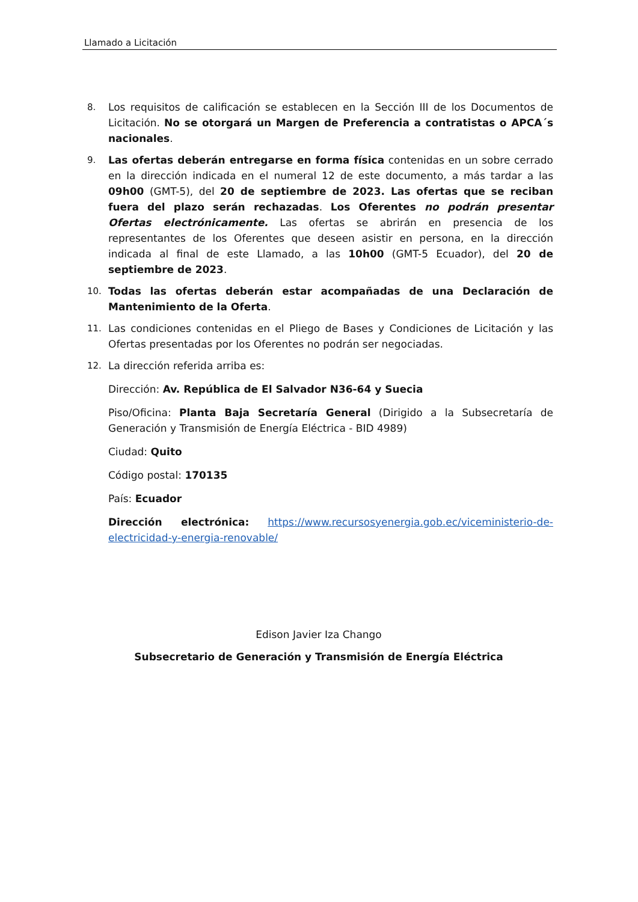Llamado a Licitación
8. Los requisitos de calificación se establecen en la Sección III de los Documentos de Licitación. No se otorgará un Margen de Preferencia a contratistas o APCA´s nacionales.
9. Las ofertas deberán entregarse en forma física contenidas en un sobre cerrado en la dirección indicada en el numeral 12 de este documento, a más tardar a las 09h00 (GMT-5), del 20 de septiembre de 2023. Las ofertas que se reciban fuera del plazo serán rechazadas. Los Oferentes no podrán presentar Ofertas electrónicamente. Las ofertas se abrirán en presencia de los representantes de los Oferentes que deseen asistir en persona, en la dirección indicada al final de este Llamado, a las 10h00 (GMT-5 Ecuador), del 20 de septiembre de 2023.
10. Todas las ofertas deberán estar acompañadas de una Declaración de Mantenimiento de la Oferta.
11. Las condiciones contenidas en el Pliego de Bases y Condiciones de Licitación y las Ofertas presentadas por los Oferentes no podrán ser negociadas.
12. La dirección referida arriba es:
Dirección: Av. República de El Salvador N36-64 y Suecia
Piso/Oficina: Planta Baja Secretaría General (Dirigido a la Subsecretaría de Generación y Transmisión de Energía Eléctrica - BID 4989)
Ciudad: Quito
Código postal: 170135
País: Ecuador
Dirección electrónica: https://www.recursosyenergia.gob.ec/viceministerio-de-electricidad-y-energia-renovable/
Edison Javier Iza Chango
Subsecretario de Generación y Transmisión de Energía Eléctrica